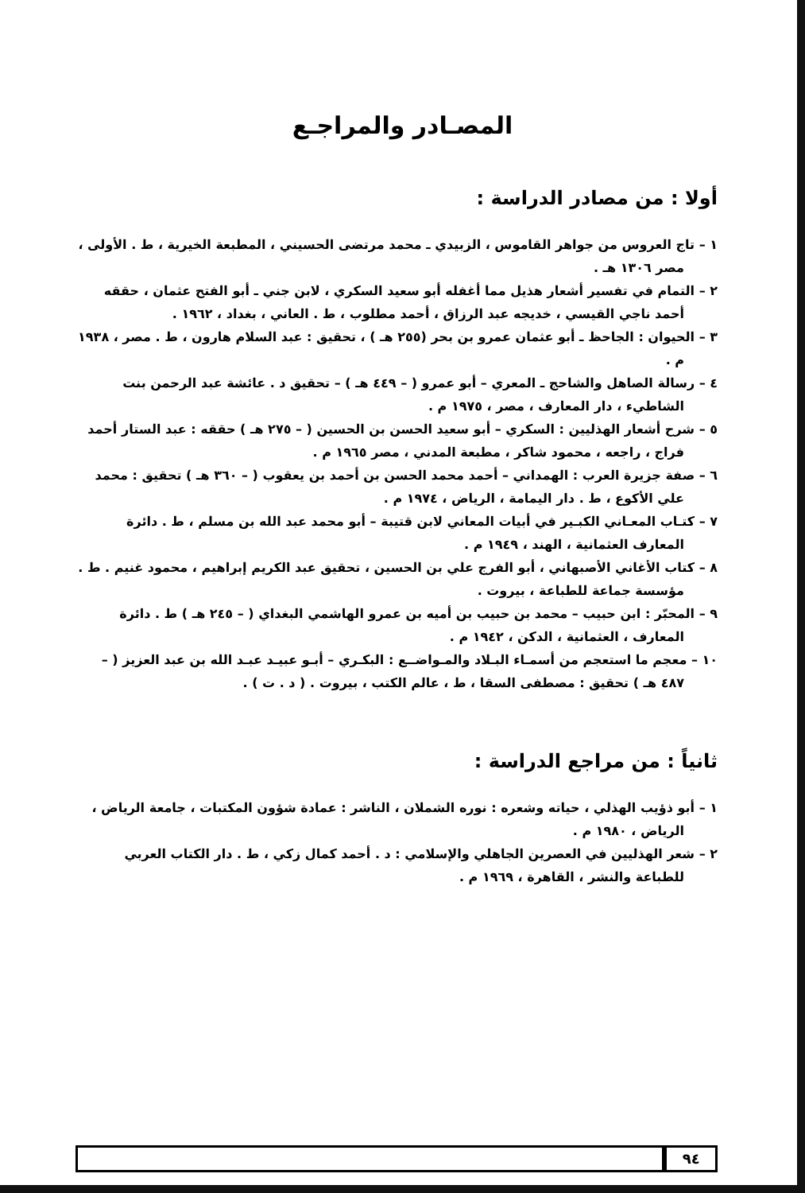المصـادر والمراجـع
أولا : من مصادر الدراسة :
١ – تاج العروس من جواهر القاموس ، الزبيدي ـ محمد مرتضى الحسيني ، المطبعة الخيرية ، ط . الأولى ، مصر ١٣٠٦ هـ .
٢ – التمام في تفسير أشعار هذيل مما أغفله أبو سعيد السكري ، لابن جني ـ أبو الفتح عثمان ، حققه أحمد ناجي القيسي ، خديجه عبد الرزاق ، أحمد مطلوب ، ط . العاني ، بغداد ، ١٩٦٢ .
٣ – الحيوان : الجاحظ ـ أبو عثمان عمرو بن بحر (٢٥٥ هـ ) ، تحقيق : عبد السلام هارون ، ط . مصر ، ١٩٣٨ م .
٤ – رسالة الصاهل والشاحج ـ المعري – أبو عمرو ( – ٤٤٩ هـ ) – تحقيق د . عائشة عبد الرحمن بنت الشاطيء ، دار المعارف ، مصر ، ١٩٧٥ م .
٥ – شرح أشعار الهذليين : السكري – أبو سعيد الحسن بن الحسين ( – ٢٧٥ هـ ) حققه : عبد الستار أحمد فراج ، راجعه ، محمود شاكر ، مطبعة المدني ، مصر ١٩٦٥ م .
٦ – صفة جزيرة العرب : الهمداني – أحمد محمد الحسن بن أحمد بن يعقوب ( – ٣٦٠ هـ ) تحقيق : محمد علي الأكوع ، ط . دار اليمامة ، الرياض ، ١٩٧٤ م .
٧ – كتـاب المعـاني الكبـير في أبيات المعاني لابن قتيبة – أبو محمد عبد الله بن مسلم ، ط . دائرة المعارف العثمانية ، الهند ، ١٩٤٩ م .
٨ – كتاب الأغاني الأصبهاني ، أبو الفرج علي بن الحسين ، تحقيق عبد الكريم إبراهيم ، محمود غنيم . ط . مؤسسة جماعة للطباعة ، بيروت .
٩ – المحبّر : ابن حبيب – محمد بن حبيب بن أميه بن عمرو الهاشمي البغداي ( – ٢٤٥ هـ ) ط . دائرة المعارف ، العثمانية ، الدكن ، ١٩٤٢ م .
١٠ – معجم ما استعجم من أسمـاء البـلاد والمـواضــع : البكـري – أبـو عبيـد عبـد الله بن عبد العزيز ( – ٤٨٧ هـ ) تحقيق : مصطفى السقا ، ط ، عالم الكتب ، بيروت . ( د . ت ) .
ثانياً : من مراجع الدراسة :
١ – أبو ذؤيب الهذلي ، حياته وشعره : نوره الشملان ، الناشر : عمادة شؤون المكتبات ، جامعة الرياض ، الرياض ، ١٩٨٠ م .
٢ – شعر الهذليين في العصرين الجاهلي والإسلامي : د . أحمد كمال زكي ، ط . دار الكتاب العربي للطباعة والنشر ، القاهرة ، ١٩٦٩ م .
٩٤